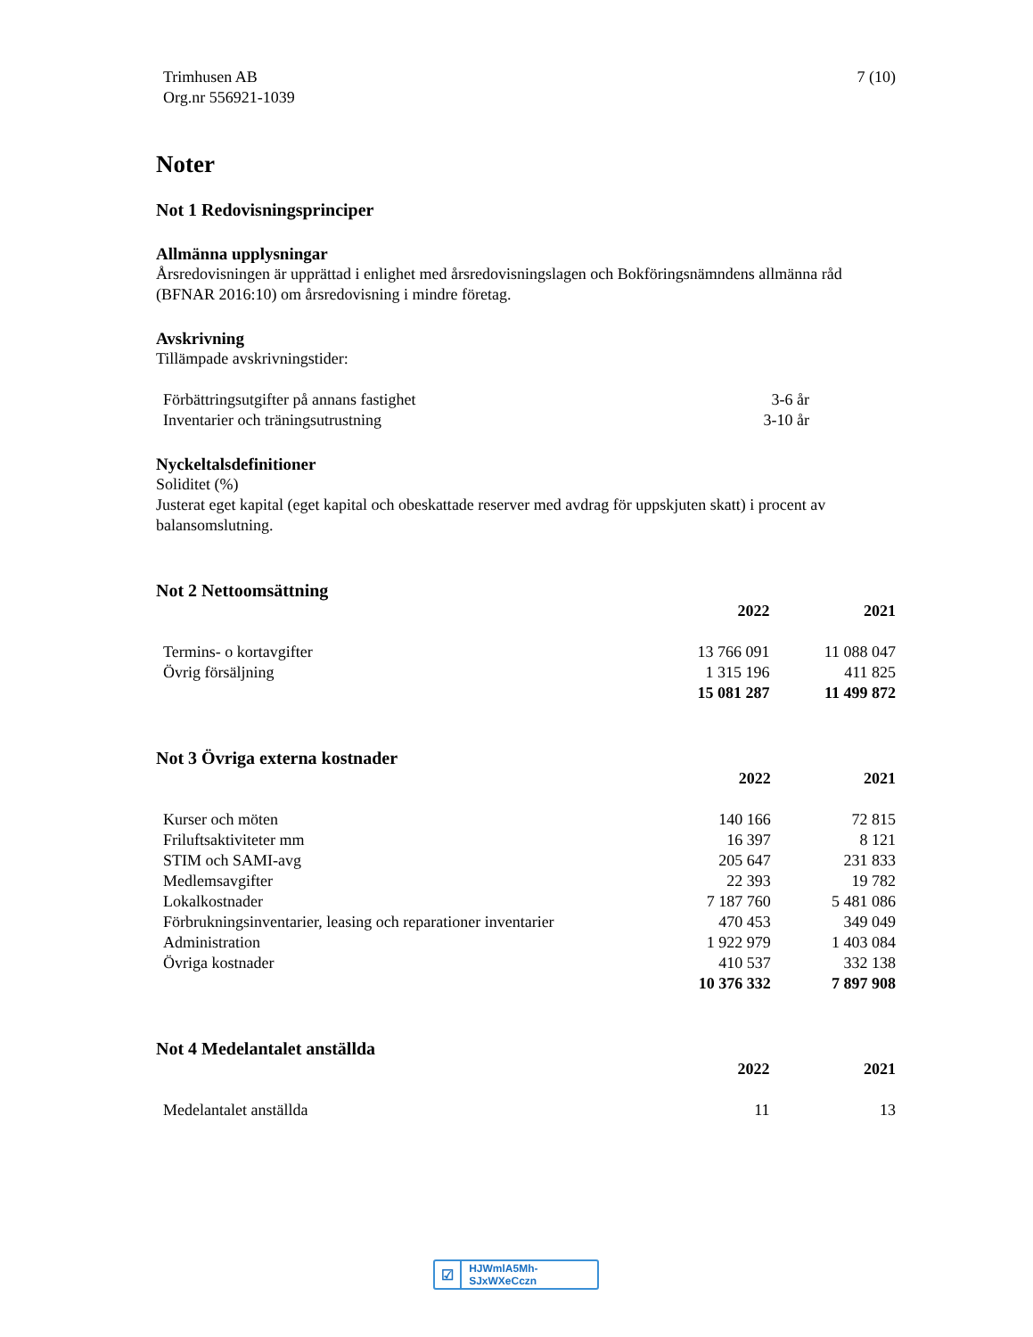Trimhusen AB
Org.nr 556921-1039
7 (10)
Noter
Not 1 Redovisningsprinciper
Allmänna upplysningar
Årsredovisningen är upprättad i enlighet med årsredovisningslagen och Bokföringsnämndens allmänna råd (BFNAR 2016:10) om årsredovisning i mindre företag.
Avskrivning
Tillämpade avskrivningstider:
| Förbättringsutgifter på annans fastighet | 3-6 år |
| Inventarier och träningsutrustning | 3-10 år |
Nyckeltalsdefinitioner
Soliditet (%)
Justerat eget kapital (eget kapital och obeskattade reserver med avdrag för uppskjuten skatt) i procent av balansomslutning.
Not 2 Nettoomsättning
| | 2022 | 2021 |
| Termins- o kortavgifter | 13 766 091 | 11 088 047 |
| Övrig försäljning | 1 315 196 | 411 825 |
| | 15 081 287 | 11 499 872 |
Not 3 Övriga externa kostnader
| | 2022 | 2021 |
| Kurser och möten | 140 166 | 72 815 |
| Friluftsaktiviteter mm | 16 397 | 8 121 |
| STIM och SAMI-avg | 205 647 | 231 833 |
| Medlemsavgifter | 22 393 | 19 782 |
| Lokalkostnader | 7 187 760 | 5 481 086 |
| Förbrukningsinventarier, leasing och reparationer inventarier | 470 453 | 349 049 |
| Administration | 1 922 979 | 1 403 084 |
| Övriga kostnader | 410 537 | 332 138 |
| | 10 376 332 | 7 897 908 |
Not 4 Medelantalet anställda
| | 2022 | 2021 |
| Medelantalet anställda | 11 | 13 |
☑ HJWmlA5Mh-SJxWXeCczn